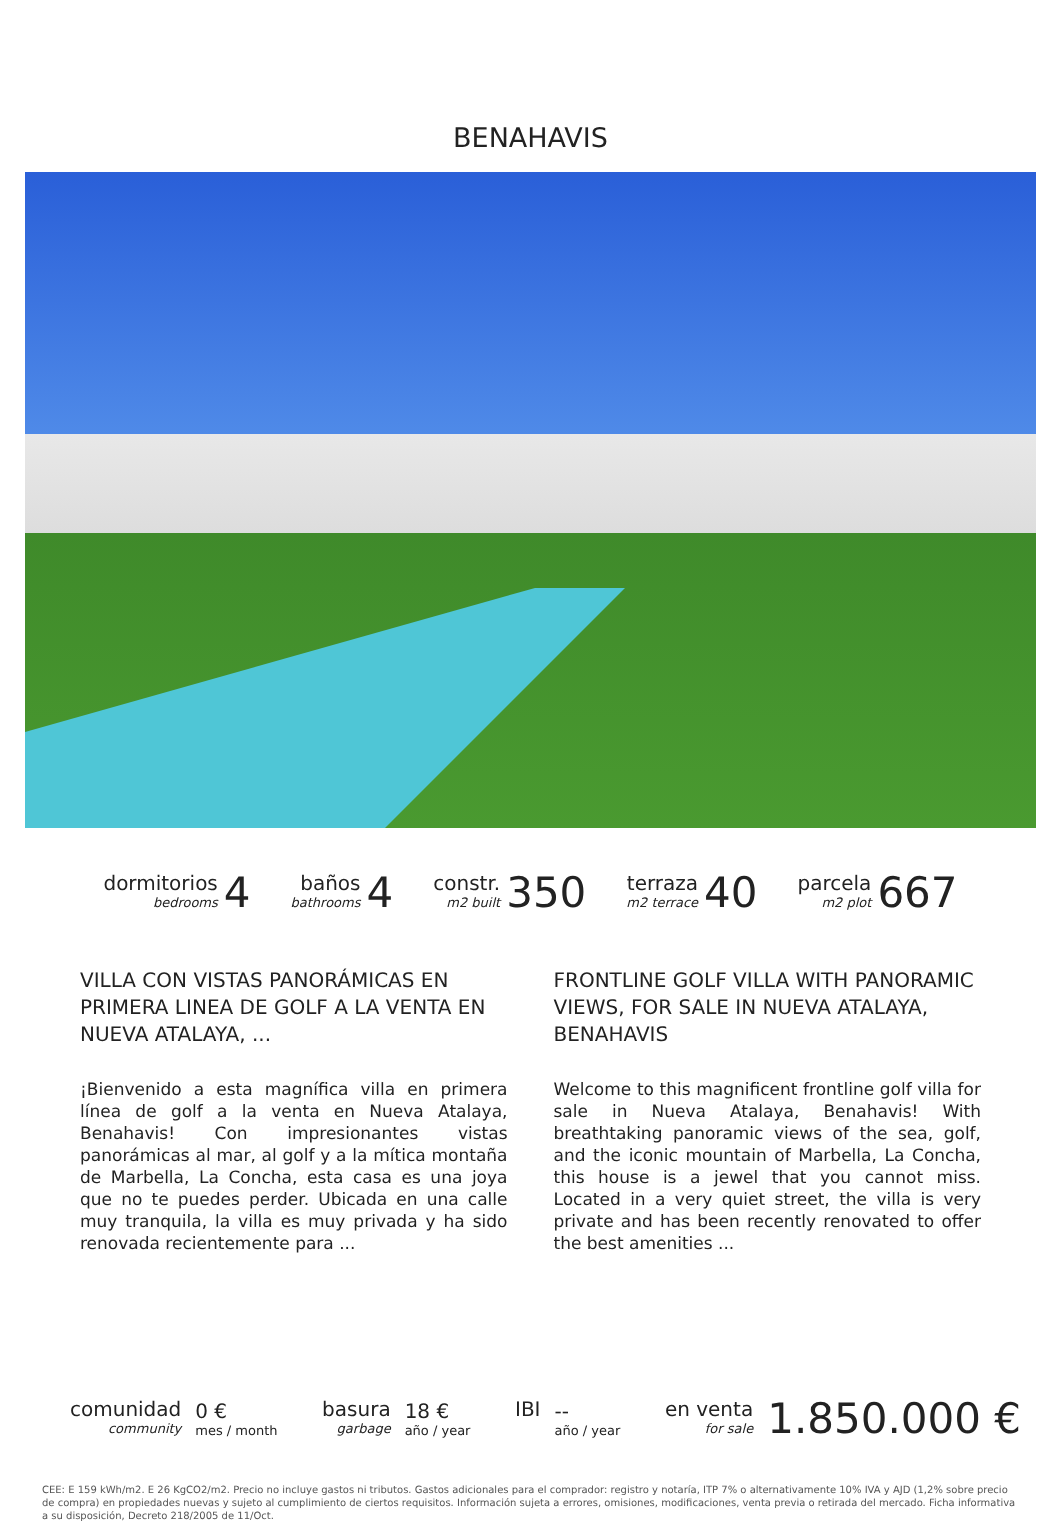BENAHAVIS
dormitorios
bedrooms
4
baños
bathrooms
4
constr.
m2 built
350
terraza
m2 terrace
40
parcela
m2 plot
667
VILLA CON VISTAS PANORÁMICAS EN PRIMERA LINEA DE GOLF A LA VENTA EN NUEVA ATALAYA, ...
¡Bienvenido a esta magnífica villa en primera línea de golf a la venta en Nueva Atalaya, Benahavis! Con impresionantes vistas panorámicas al mar, al golf y a la mítica montaña de Marbella, La Concha, esta casa es una joya que no te puedes perder. Ubicada en una calle muy tranquila, la villa es muy privada y ha sido renovada recientemente para ...
FRONTLINE GOLF VILLA WITH PANORAMIC VIEWS, FOR SALE IN NUEVA ATALAYA, BENAHAVIS
Welcome to this magnificent frontline golf villa for sale in Nueva Atalaya, Benahavis! With breathtaking panoramic views of the sea, golf, and the iconic mountain of Marbella, La Concha, this house is a jewel that you cannot miss. Located in a very quiet street, the villa is very private and has been recently renovated to offer the best amenities ...
comunidad
community
0 €
mes / month
basura
garbage
18 €
año / year
IBI
--
año / year
en venta
for sale
1.850.000 €
CEE: E 159 kWh/m2. E 26 KgCO2/m2. Precio no incluye gastos ni tributos. Gastos adicionales para el comprador: registro y notaría, ITP 7% o alternativamente 10% IVA y AJD (1,2% sobre precio de compra) en propiedades nuevas y sujeto al cumplimiento de ciertos requisitos. Información sujeta a errores, omisiones, modificaciones, venta previa o retirada del mercado. Ficha informativa a su disposición, Decreto 218/2005 de 11/Oct.